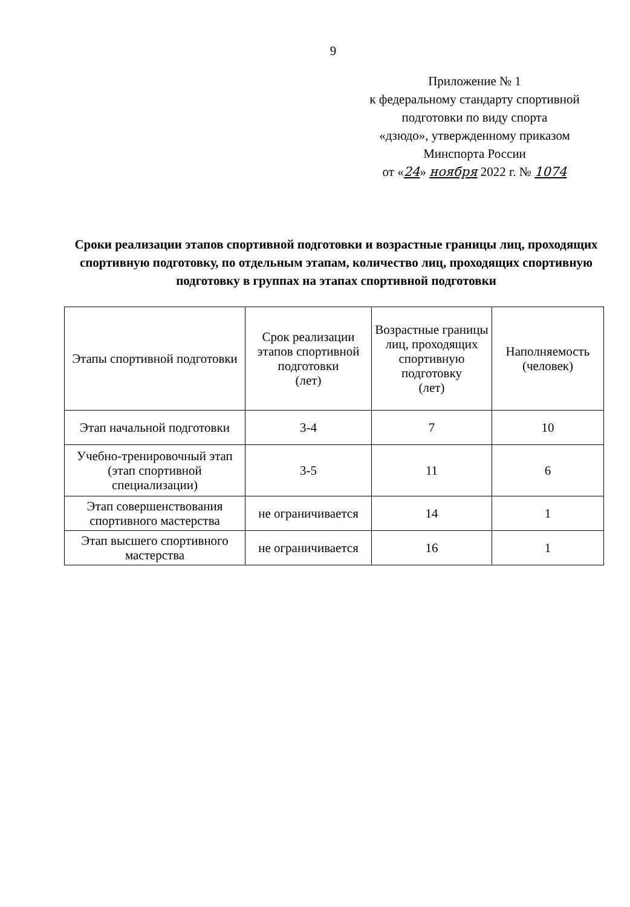9
Приложение № 1
к федеральному стандарту спортивной подготовки по виду спорта
«дзюдо», утвержденному приказом
Минспорта России
от «24» ноября 2022 г. № 1074
Сроки реализации этапов спортивной подготовки и возрастные границы лиц, проходящих спортивную подготовку, по отдельным этапам, количество лиц, проходящих спортивную подготовку в группах на этапах спортивной подготовки
| Этапы спортивной подготовки | Срок реализации этапов спортивной подготовки (лет) | Возрастные границы лиц, проходящих спортивную подготовку (лет) | Наполняемость (человек) |
| --- | --- | --- | --- |
| Этап начальной подготовки | 3-4 | 7 | 10 |
| Учебно-тренировочный этап (этап спортивной специализации) | 3-5 | 11 | 6 |
| Этап совершенствования спортивного мастерства | не ограничивается | 14 | 1 |
| Этап высшего спортивного мастерства | не ограничивается | 16 | 1 |